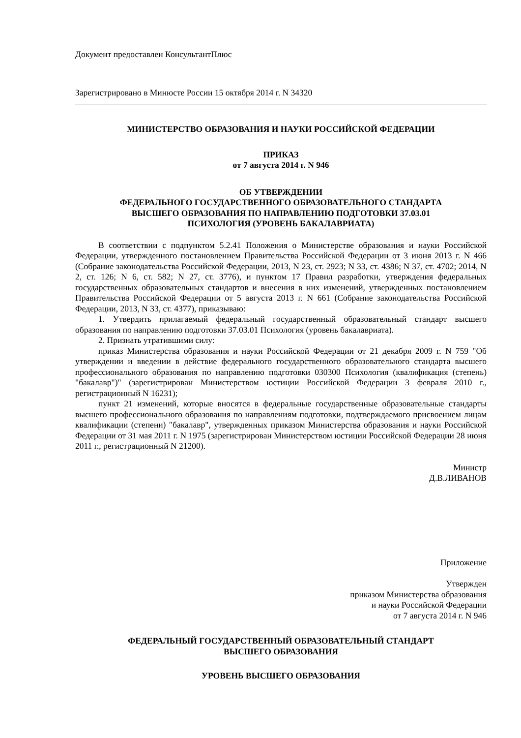Документ предоставлен КонсультантПлюс
Зарегистрировано в Минюсте России 15 октября 2014 г. N 34320
МИНИСТЕРСТВО ОБРАЗОВАНИЯ И НАУКИ РОССИЙСКОЙ ФЕДЕРАЦИИ
ПРИКАЗ
от 7 августа 2014 г. N 946
ОБ УТВЕРЖДЕНИИ
ФЕДЕРАЛЬНОГО ГОСУДАРСТВЕННОГО ОБРАЗОВАТЕЛЬНОГО СТАНДАРТА
ВЫСШЕГО ОБРАЗОВАНИЯ ПО НАПРАВЛЕНИЮ ПОДГОТОВКИ 37.03.01
ПСИХОЛОГИЯ (УРОВЕНЬ БАКАЛАВРИАТА)
В соответствии с подпунктом 5.2.41 Положения о Министерстве образования и науки Российской Федерации, утвержденного постановлением Правительства Российской Федерации от 3 июня 2013 г. N 466 (Собрание законодательства Российской Федерации, 2013, N 23, ст. 2923; N 33, ст. 4386; N 37, ст. 4702; 2014, N 2, ст. 126; N 6, ст. 582; N 27, ст. 3776), и пунктом 17 Правил разработки, утверждения федеральных государственных образовательных стандартов и внесения в них изменений, утвержденных постановлением Правительства Российской Федерации от 5 августа 2013 г. N 661 (Собрание законодательства Российской Федерации, 2013, N 33, ст. 4377), приказываю:
1. Утвердить прилагаемый федеральный государственный образовательный стандарт высшего образования по направлению подготовки 37.03.01 Психология (уровень бакалавриата).
2. Признать утратившими силу:
приказ Министерства образования и науки Российской Федерации от 21 декабря 2009 г. N 759 "Об утверждении и введении в действие федерального государственного образовательного стандарта высшего профессионального образования по направлению подготовки 030300 Психология (квалификация (степень) "бакалавр")" (зарегистрирован Министерством юстиции Российской Федерации 3 февраля 2010 г., регистрационный N 16231);
пункт 21 изменений, которые вносятся в федеральные государственные образовательные стандарты высшего профессионального образования по направлениям подготовки, подтверждаемого присвоением лицам квалификации (степени) "бакалавр", утвержденных приказом Министерства образования и науки Российской Федерации от 31 мая 2011 г. N 1975 (зарегистрирован Министерством юстиции Российской Федерации 28 июня 2011 г., регистрационный N 21200).
Министр
Д.В.ЛИВАНОВ
Приложение
Утвержден
приказом Министерства образования
и науки Российской Федерации
от 7 августа 2014 г. N 946
ФЕДЕРАЛЬНЫЙ ГОСУДАРСТВЕННЫЙ ОБРАЗОВАТЕЛЬНЫЙ СТАНДАРТ
ВЫСШЕГО ОБРАЗОВАНИЯ
УРОВЕНЬ ВЫСШЕГО ОБРАЗОВАНИЯ